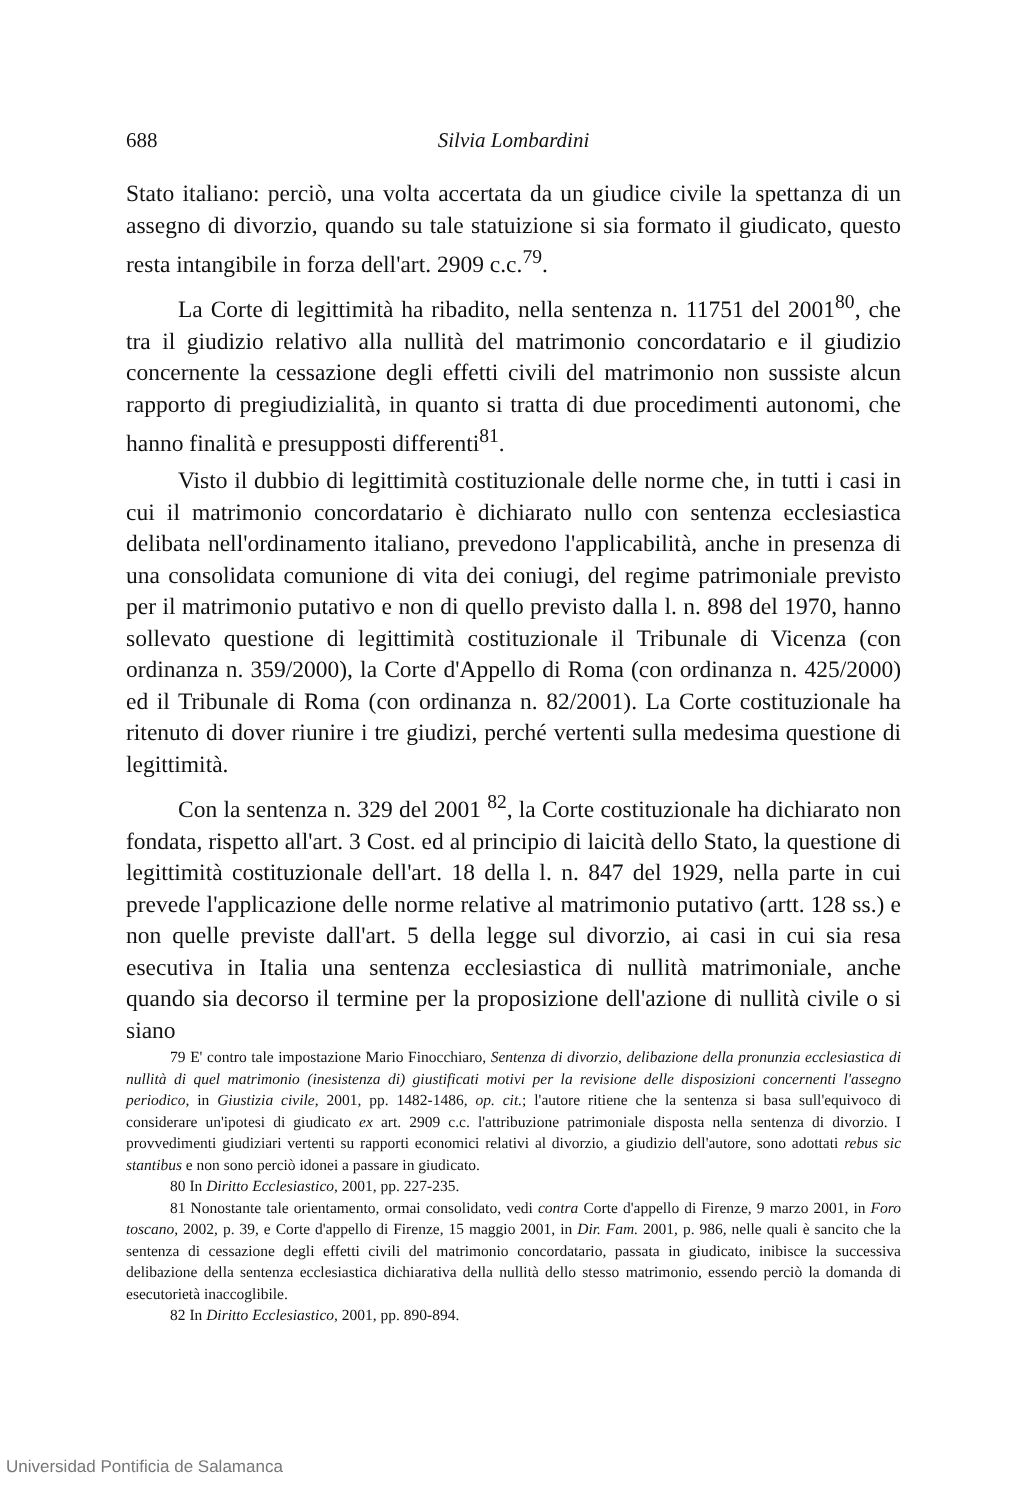688 Silvia Lombardini
Stato italiano: perciò, una volta accertata da un giudice civile la spettanza di un assegno di divorzio, quando su tale statuizione si sia formato il giudicato, questo resta intangibile in forza dell'art. 2909 c.c.<sup>79</sup>.
La Corte di legittimità ha ribadito, nella sentenza n. 11751 del 2001<sup>80</sup>, che tra il giudizio relativo alla nullità del matrimonio concordatario e il giudizio concernente la cessazione degli effetti civili del matrimonio non sussiste alcun rapporto di pregiudizialità, in quanto si tratta di due procedimenti autonomi, che hanno finalità e presupposti differenti<sup>81</sup>.
Visto il dubbio di legittimità costituzionale delle norme che, in tutti i casi in cui il matrimonio concordatario è dichiarato nullo con sentenza ecclesiastica delibata nell'ordinamento italiano, prevedono l'applicabilità, anche in presenza di una consolidata comunione di vita dei coniugi, del regime patrimoniale previsto per il matrimonio putativo e non di quello previsto dalla l. n. 898 del 1970, hanno sollevato questione di legittimità costituzionale il Tribunale di Vicenza (con ordinanza n. 359/2000), la Corte d'Appello di Roma (con ordinanza n. 425/2000) ed il Tribunale di Roma (con ordinanza n. 82/2001). La Corte costituzionale ha ritenuto di dover riunire i tre giudizi, perché vertenti sulla medesima questione di legittimità.
Con la sentenza n. 329 del 2001 <sup>82</sup>, la Corte costituzionale ha dichiarato non fondata, rispetto all'art. 3 Cost. ed al principio di laicità dello Stato, la questione di legittimità costituzionale dell'art. 18 della l. n. 847 del 1929, nella parte in cui prevede l'applicazione delle norme relative al matrimonio putativo (artt. 128 ss.) e non quelle previste dall'art. 5 della legge sul divorzio, ai casi in cui sia resa esecutiva in Italia una sentenza ecclesiastica di nullità matrimoniale, anche quando sia decorso il termine per la proposizione dell'azione di nullità civile o si siano
79 E' contro tale impostazione Mario Finocchiaro, Sentenza di divorzio, delibazione della pronunzia ecclesiastica di nullità di quel matrimonio (inesistenza di) giustificati motivi per la revisione delle disposizioni concernenti l'assegno periodico, in Giustizia civile, 2001, pp. 1482-1486, op. cit.; l'autore ritiene che la sentenza si basa sull'equivoco di considerare un'ipotesi di giudicato ex art. 2909 c.c. l'attribuzione patrimoniale disposta nella sentenza di divorzio. I provvedimenti giudiziari vertenti su rapporti economici relativi al divorzio, a giudizio dell'autore, sono adottati rebus sic stantibus e non sono perciò idonei a passare in giudicato.
80 In Diritto Ecclesiastico, 2001, pp. 227-235.
81 Nonostante tale orientamento, ormai consolidato, vedi contra Corte d'appello di Firenze, 9 marzo 2001, in Foro toscano, 2002, p. 39, e Corte d'appello di Firenze, 15 maggio 2001, in Dir. Fam. 2001, p. 986, nelle quali è sancito che la sentenza di cessazione degli effetti civili del matrimonio concordatario, passata in giudicato, inibisce la successiva delibazione della sentenza ecclesiastica dichiarativa della nullità dello stesso matrimonio, essendo perciò la domanda di esecutorietà inaccoglibile.
82 In Diritto Ecclesiastico, 2001, pp. 890-894.
Universidad Pontificia de Salamanca